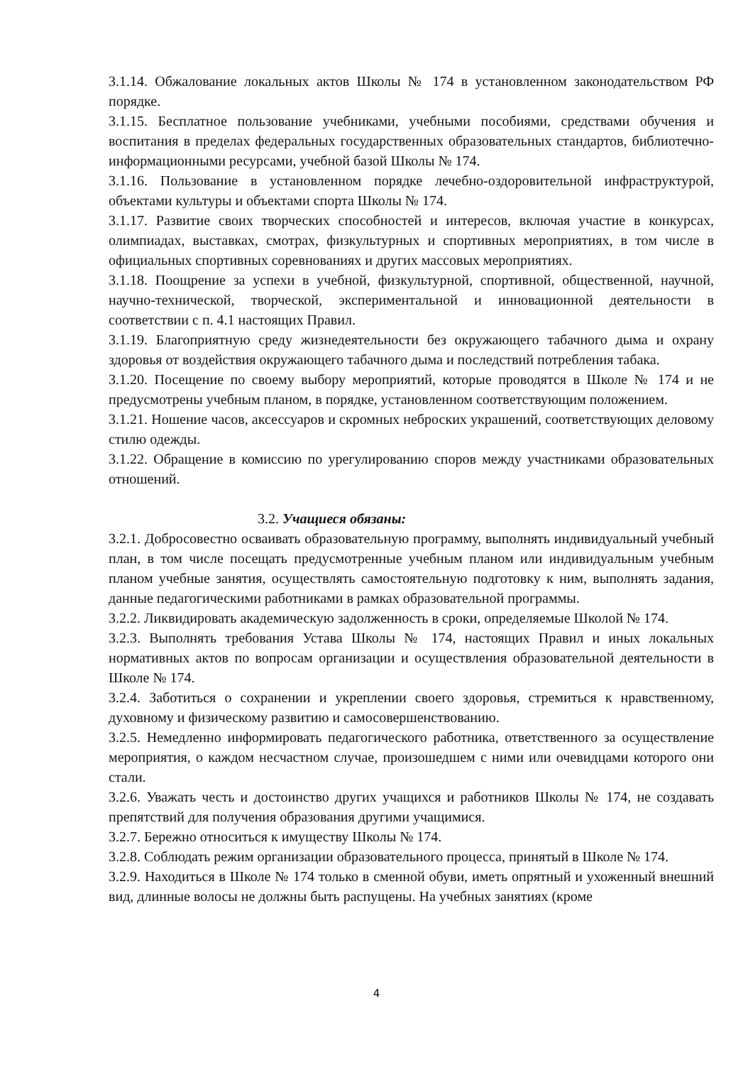3.1.14. Обжалование локальных актов Школы № 174 в установленном законодательством РФ порядке.
3.1.15. Бесплатное пользование учебниками, учебными пособиями, средствами обучения и воспитания в пределах федеральных государственных образовательных стандартов, библиотечно-информационными ресурсами, учебной базой Школы № 174.
3.1.16. Пользование в установленном порядке лечебно-оздоровительной инфраструктурой, объектами культуры и объектами спорта Школы № 174.
3.1.17. Развитие своих творческих способностей и интересов, включая участие в конкурсах, олимпиадах, выставках, смотрах, физкультурных и спортивных мероприятиях, в том числе в официальных спортивных соревнованиях и других массовых мероприятиях.
3.1.18. Поощрение за успехи в учебной, физкультурной, спортивной, общественной, научной, научно-технической, творческой, экспериментальной и инновационной деятельности в соответствии с п. 4.1 настоящих Правил.
3.1.19. Благоприятную среду жизнедеятельности без окружающего табачного дыма и охрану здоровья от воздействия окружающего табачного дыма и последствий потребления табака.
3.1.20. Посещение по своему выбору мероприятий, которые проводятся в Школе № 174 и не предусмотрены учебным планом, в порядке, установленном соответствующим положением.
3.1.21. Ношение часов, аксессуаров и скромных неброских украшений, соответствующих деловому стилю одежды.
3.1.22. Обращение в комиссию по урегулированию споров между участниками образовательных отношений.
3.2. Учащиеся обязаны:
3.2.1. Добросовестно осваивать образовательную программу, выполнять индивидуальный учебный план, в том числе посещать предусмотренные учебным планом или индивидуальным учебным планом учебные занятия, осуществлять самостоятельную подготовку к ним, выполнять задания, данные педагогическими работниками в рамках образовательной программы.
3.2.2. Ликвидировать академическую задолженность в сроки, определяемые Школой № 174.
3.2.3. Выполнять требования Устава Школы № 174, настоящих Правил и иных локальных нормативных актов по вопросам организации и осуществления образовательной деятельности в Школе № 174.
3.2.4. Заботиться о сохранении и укреплении своего здоровья, стремиться к нравственному, духовному и физическому развитию и самосовершенствованию.
3.2.5. Немедленно информировать педагогического работника, ответственного за осуществление мероприятия, о каждом несчастном случае, произошедшем с ними или очевидцами которого они стали.
3.2.6. Уважать честь и достоинство других учащихся и работников Школы № 174, не создавать препятствий для получения образования другими учащимися.
3.2.7. Бережно относиться к имуществу Школы № 174.
3.2.8. Соблюдать режим организации образовательного процесса, принятый в Школе № 174.
3.2.9. Находиться в Школе № 174 только в сменной обуви, иметь опрятный и ухоженный внешний вид, длинные волосы не должны быть распущены. На учебных занятиях (кроме
4